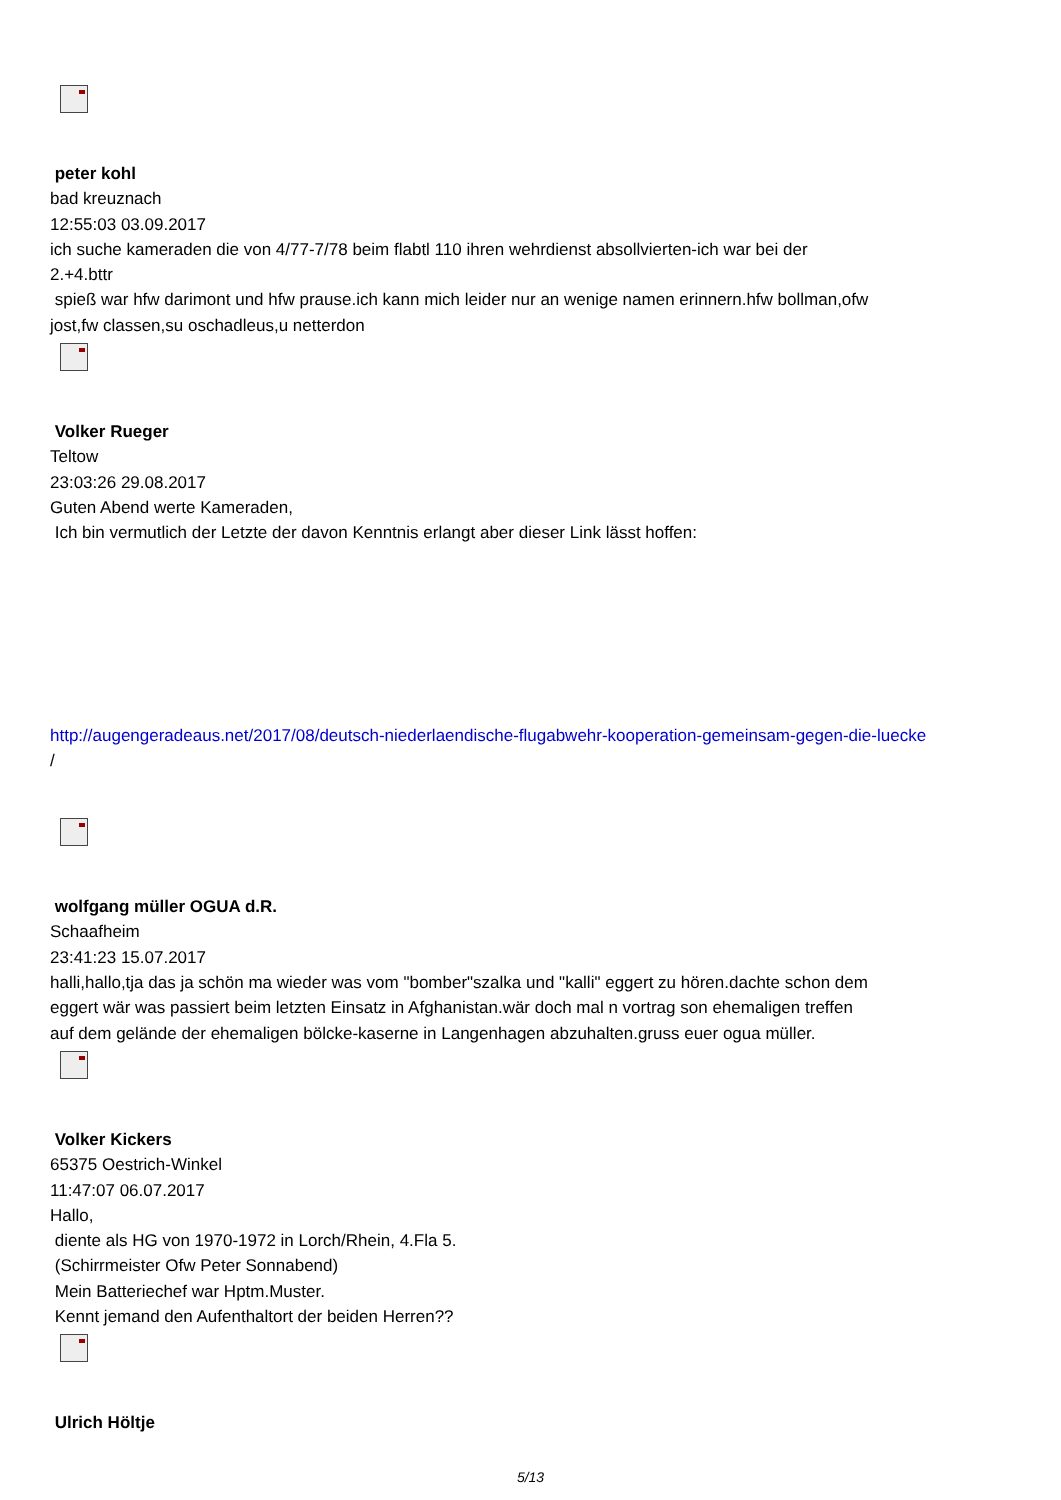peter kohl
bad kreuznach
12:55:03 03.09.2017
ich suche kameraden die von 4/77-7/78 beim flabtl 110 ihren wehrdienst absollvierten-ich war bei der
2.+4.bttr
spieß war hfw darimont und hfw prause.ich kann mich leider nur an wenige namen erinnern.hfw bollman,ofw
jost,fw classen,su oschadleus,u netterdon
Volker Rueger
Teltow
23:03:26 29.08.2017
Guten Abend werte Kameraden,
Ich bin vermutlich der Letzte der davon Kenntnis erlangt aber dieser Link lässt hoffen:
http://augengeradeaus.net/2017/08/deutsch-niederlaendische-flugabwehr-kooperation-gemeinsam-gegen-die-luecke
/
wolfgang müller OGUA d.R.
Schaafheim
23:41:23 15.07.2017
halli,hallo,tja das ja schön ma wieder was vom "bomber"szalka und "kalli" eggert zu hören.dachte schon dem
eggert wär was passiert beim letzten Einsatz in Afghanistan.wär doch mal n vortrag son ehemaligen treffen
auf dem gelände der ehemaligen bölcke-kaserne in Langenhagen abzuhalten.gruss euer ogua müller.
Volker Kickers
65375 Oestrich-Winkel
11:47:07 06.07.2017
Hallo,
diente als HG von 1970-1972 in Lorch/Rhein, 4.Fla 5.
(Schirrmeister Ofw Peter Sonnabend)
Mein Batteriechef war Hptm.Muster.
Kennt jemand den Aufenthaltort der beiden Herren??
Ulrich Höltje
5/13